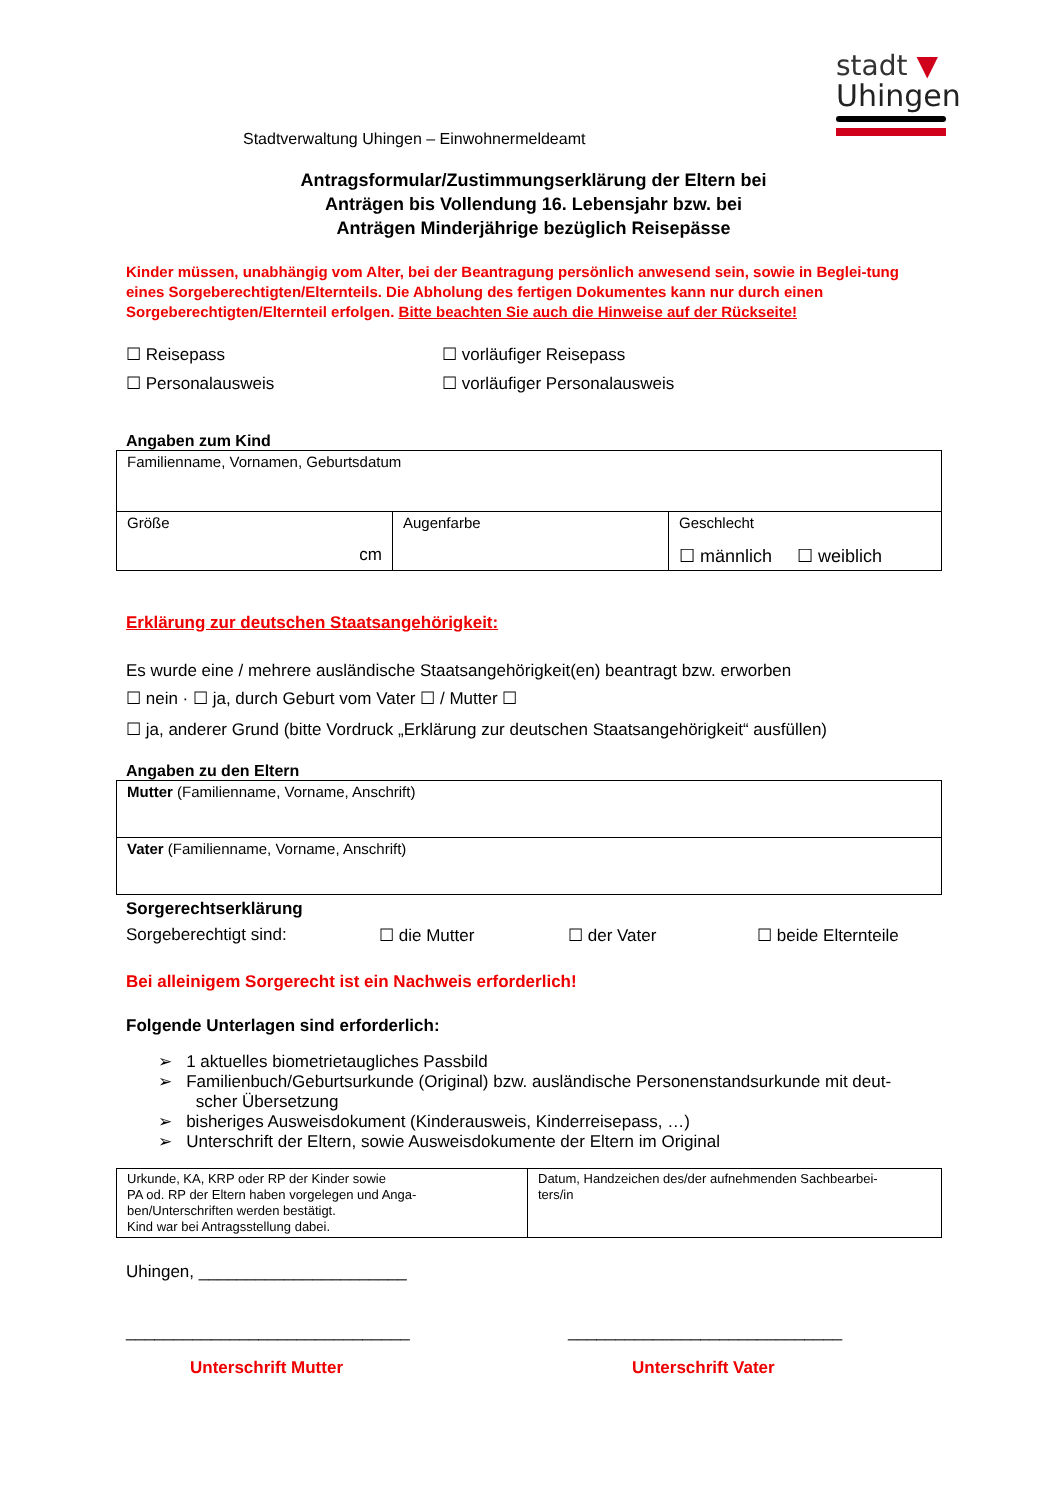stadt ▼
Uhingen
Stadtverwaltung Uhingen – Einwohnermeldeamt
Antragsformular/Zustimmungserklärung der Eltern bei
Anträgen bis Vollendung 16. Lebensjahr bzw. bei
Anträgen Minderjährige bezüglich Reisepässe
Kinder müssen, unabhängig vom Alter, bei der Beantragung persönlich anwesend sein, sowie in Beglei-tung eines Sorgeberechtigten/Elternteils. Die Abholung des fertigen Dokumentes kann nur durch einen Sorgeberechtigten/Elternteil erfolgen. Bitte beachten Sie auch die Hinweise auf der Rückseite!
☐ Reisepass
☐ Personalausweis
☐ vorläufiger Reisepass
☐ vorläufiger Personalausweis
Angaben zum Kind
| Familienname, Vornamen, Geburtsdatum | | |
| Größe cm | Augenfarbe | Geschlecht ☐ männlich ☐ weiblich |
Erklärung zur deutschen Staatsangehörigkeit:
Es wurde eine / mehrere ausländische Staatsangehörigkeit(en) beantragt bzw. erworben
☐ nein · ☐ ja, durch Geburt vom Vater ☐ / Mutter ☐
☐ ja, anderer Grund (bitte Vordruck „Erklärung zur deutschen Staatsangehörigkeit“ ausfüllen)
Angaben zu den Eltern
| Mutter (Familienname, Vorname, Anschrift) |
| Vater (Familienname, Vorname, Anschrift) |
Sorgerechtserklärung
Sorgeberechtigt sind: ☐ die Mutter ☐ der Vater ☐ beide Elternteile
Bei alleinigem Sorgerecht ist ein Nachweis erforderlich!
Folgende Unterlagen sind erforderlich:
➢ 1 aktuelles biometrietaugliches Passbild
➢ Familienbuch/Geburtsurkunde (Original) bzw. ausländische Personenstandsurkunde mit deut-
scher Übersetzung
➢ bisheriges Ausweisdokument (Kinderausweis, Kinderreisepass, …)
➢ Unterschrift der Eltern, sowie Ausweisdokumente der Eltern im Original
| Urkunde, KA, KRP oder RP der Kinder sowie PA od. RP der Eltern haben vorgelegen und Anga- ben/Unterschriften werden bestätigt. Kind war bei Antragsstellung dabei. | Datum, Handzeichen des/der aufnehmenden Sachbearbei- ters/in |
Uhingen, ______________________
______________________________ _____________________________
Unterschrift Mutter Unterschrift Vater